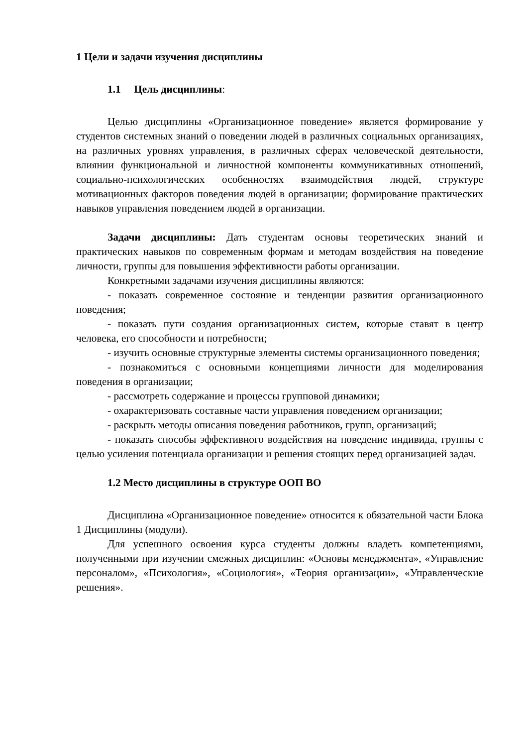1 Цели и задачи изучения дисциплины
1.1 Цель дисциплины:
Целью дисциплины «Организационное поведение» является формирование у студентов системных знаний о поведении людей в различных социальных организациях, на различных уровнях управления, в различных сферах человеческой деятельности, влиянии функциональной и личностной компоненты коммуникативных отношений, социально-психологических особенностях взаимодействия людей, структуре мотивационных факторов поведения людей в организации; формирование практических навыков управления поведением людей в организации.
Задачи дисциплины: Дать студентам основы теоретических знаний и практических навыков по современным формам и методам воздействия на поведение личности, группы для повышения эффективности работы организации.
Конкретными задачами изучения дисциплины являются:
- показать современное состояние и тенденции развития организационного поведения;
- показать пути создания организационных систем, которые ставят в центр человека, его способности и потребности;
- изучить основные структурные элементы системы организационного поведения;
- познакомиться с основными концепциями личности для моделирования поведения в организации;
- рассмотреть содержание и процессы групповой динамики;
- охарактеризовать составные части управления поведением организации;
- раскрыть методы описания поведения работников, групп, организаций;
- показать способы эффективного воздействия на поведение индивида, группы с целью усиления потенциала организации и решения стоящих перед организацией задач.
1.2 Место дисциплины в структуре ООП ВО
Дисциплина «Организационное поведение» относится к обязательной части Блока 1 Дисциплины (модули).
Для успешного освоения курса студенты должны владеть компетенциями, полученными при изучении смежных дисциплин: «Основы менеджмента», «Управление персоналом», «Психология», «Социология», «Теория организации», «Управленческие решения».